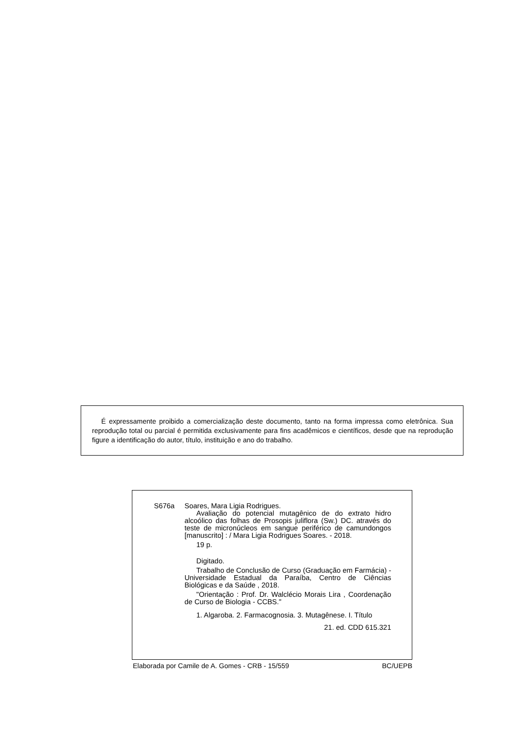É expressamente proibido a comercialização deste documento, tanto na forma impressa como eletrônica. Sua reprodução total ou parcial é permitida exclusivamente para fins acadêmicos e científicos, desde que na reprodução figure a identificação do autor, título, instituição e ano do trabalho.
S676a Soares, Mara Ligia Rodrigues.
Avaliação do potencial mutagênico de do extrato hidro alcoólico das folhas de Prosopis juliflora (Sw.) DC. através do teste de micronúcleos em sangue periférico de camundongos [manuscrito] : / Mara Ligia Rodrigues Soares. - 2018.
19 p.
Digitado.
Trabalho de Conclusão de Curso (Graduação em Farmácia) - Universidade Estadual da Paraíba, Centro de Ciências Biológicas e da Saúde , 2018.
"Orientação : Prof. Dr. Walclécio Morais Lira , Coordenação de Curso de Biologia - CCBS."
1. Algaroba. 2. Farmacognosia. 3. Mutagênese. I. Título
21. ed. CDD 615.321
Elaborada por Camile de A. Gomes - CRB - 15/559 BC/UEPB